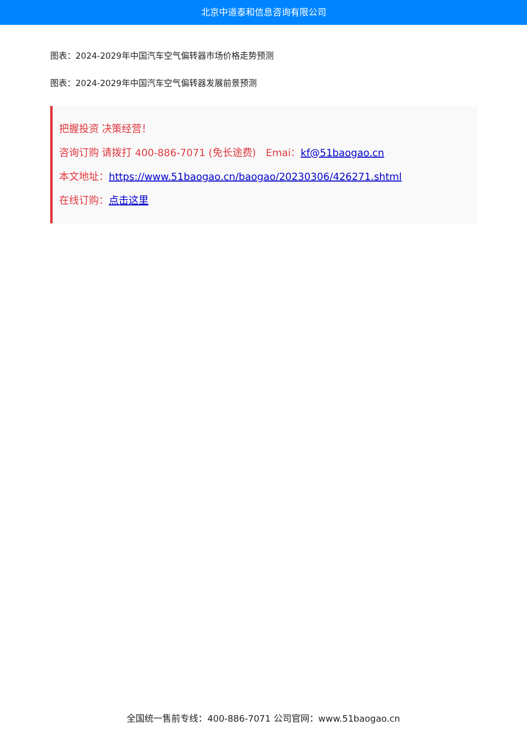北京中道泰和信息咨询有限公司
图表：2024-2029年中国汽车空气偏转器市场价格走势预测
图表：2024-2029年中国汽车空气偏转器发展前景预测
把握投资 决策经营！
咨询订购 请拨打 400-886-7071 (免长途费)　Emai：kf@51baogao.cn
本文地址：https://www.51baogao.cn/baogao/20230306/426271.shtml
在线订购：点击这里
全国统一售前专线：400-886-7071 公司官网：www.51baogao.cn